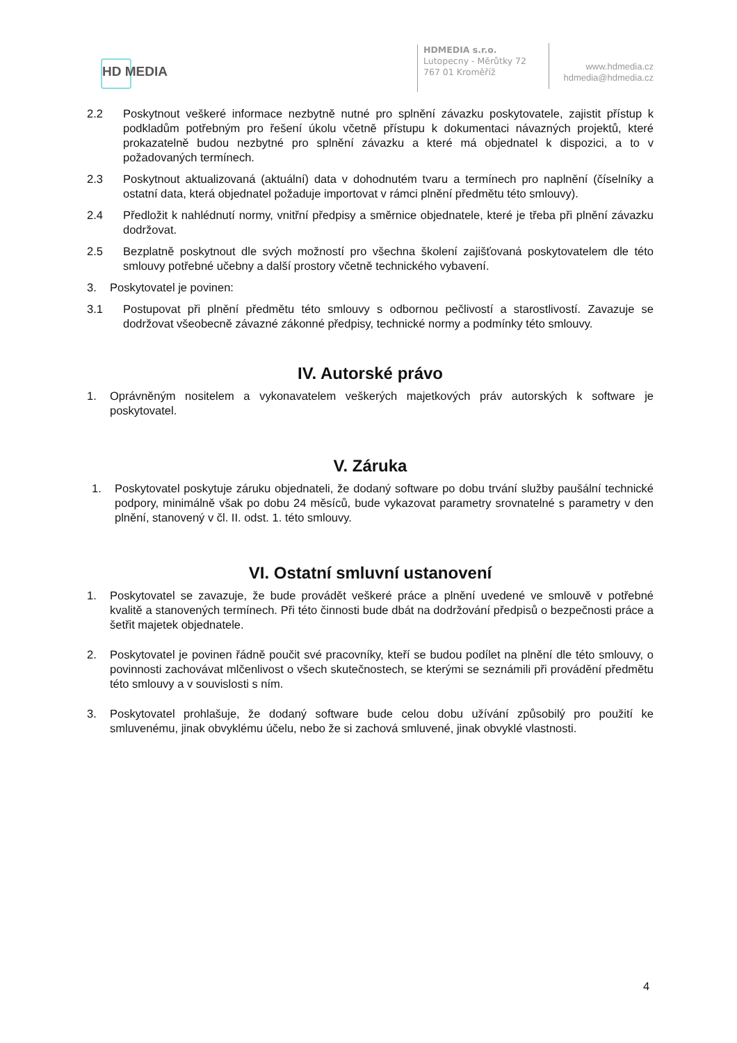HD MEDIA
HDMEDIA s.r.o.
Lutopecny - Měrůtky 72
767 01 Kroměříž
www.hdmedia.cz
hdmedia@hdmedia.cz
2.2 Poskytnout veškeré informace nezbytně nutné pro splnění závazku poskytovatele, zajistit přístup k podkladům potřebným pro řešení úkolu včetně přístupu k dokumentaci návazných projektů, které prokazatelně budou nezbytné pro splnění závazku a které má objednatel k dispozici, a to v požadovaných termínech.
2.3 Poskytnout aktualizovaná (aktuální) data v dohodnutém tvaru a termínech pro naplnění (číselníky a ostatní data, která objednatel požaduje importovat v rámci plnění předmětu této smlouvy).
2.4 Předložit k nahlédnutí normy, vnitřní předpisy a směrnice objednatele, které je třeba při plnění závazku dodržovat.
2.5 Bezplatně poskytnout dle svých možností pro všechna školení zajišťovaná poskytovatelem dle této smlouvy potřebné učebny a další prostory včetně technického vybavení.
3. Poskytovatel je povinen:
3.1 Postupovat při plnění předmětu této smlouvy s odbornou pečlivostí a starostlivostí. Zavazuje se dodržovat všeobecně závazné zákonné předpisy, technické normy a podmínky této smlouvy.
IV. Autorské právo
1. Oprávněným nositelem a vykonavatelem veškerých majetkových práv autorských k software je poskytovatel.
V. Záruka
1. Poskytovatel poskytuje záruku objednateli, že dodaný software po dobu trvání služby paušální technické podpory, minimálně však po dobu 24 měsíců, bude vykazovat parametry srovnatelné s parametry v den plnění, stanovený v čl. II. odst. 1. této smlouvy.
VI. Ostatní smluvní ustanovení
1. Poskytovatel se zavazuje, že bude provádět veškeré práce a plnění uvedené ve smlouvě v potřebné kvalitě a stanovených termínech. Při této činnosti bude dbát na dodržování předpisů o bezpečnosti práce a šetřit majetek objednatele.
2. Poskytovatel je povinen řádně poučit své pracovníky, kteří se budou podílet na plnění dle této smlouvy, o povinnosti zachovávat mlčenlivost o všech skutečnostech, se kterými se seznámili při provádění předmětu této smlouvy a v souvislosti s ním.
3. Poskytovatel prohlašuje, že dodaný software bude celou dobu užívání způsobilý pro použití ke smluvenému, jinak obvyklému účelu, nebo že si zachová smluvené, jinak obvyklé vlastnosti.
4